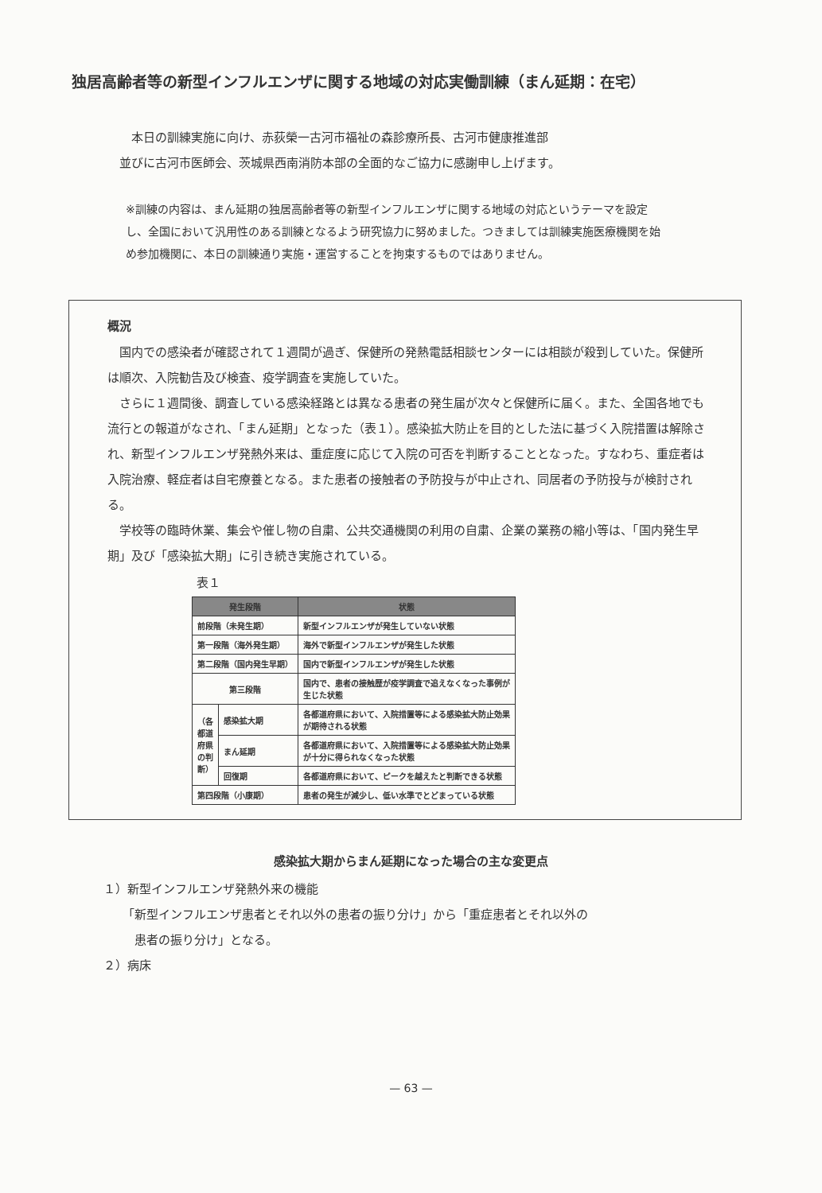独居高齢者等の新型インフルエンザに関する地域の対応実働訓練（まん延期：在宅）
　本日の訓練実施に向け、赤荻榮一古河市福祉の森診療所長、古河市健康推進部
並びに古河市医師会、茨城県西南消防本部の全面的なご協力に感謝申し上げます。
※訓練の内容は、まん延期の独居高齢者等の新型インフルエンザに関する地域の対応というテーマを設定し、全国において汎用性のある訓練となるよう研究協力に努めました。つきましては訓練実施医療機関を始め参加機関に、本日の訓練通り実施・運営することを拘束するものではありません。
概況
　国内での感染者が確認されて１週間が過ぎ、保健所の発熱電話相談センターには相談が殺到していた。保健所は順次、入院勧告及び検査、疫学調査を実施していた。
　さらに１週間後、調査している感染経路とは異なる患者の発生届が次々と保健所に届く。また、全国各地でも流行との報道がなされ、「まん延期」となった（表１）。感染拡大防止を目的とした法に基づく入院措置は解除され、新型インフルエンザ発熱外来は、重症度に応じて入院の可否を判断することとなった。すなわち、重症者は入院治療、軽症者は自宅療養となる。また患者の接触者の予防投与が中止され、同居者の予防投与が検討される。
　学校等の臨時休業、集会や催し物の自粛、公共交通機関の利用の自粛、企業の業務の縮小等は、「国内発生早期」及び「感染拡大期」に引き続き実施されている。
表１
| 発生段階 | | 状態 |
| --- | --- | --- |
| 前段階（未発生期） | | 新型インフルエンザが発生していない状態 |
| 第一段階（海外発生期） | | 海外で新型インフルエンザが発生した状態 |
| 第二段階（国内発生早期） | | 国内で新型インフルエンザが発生した状態 |
| 第三段階 | | 国内で、患者の接触歴が疫学調査で追えなくなった事例が 生じた状態 |
| （各都道府県の判断） | 感染拡大期 | 各都道府県において、入院措置等による感染拡大防止効果 が期待される状態 |
| | まん延期 | 各都道府県において、入院措置等による感染拡大防止効果 が十分に得られなくなった状態 |
| | 回復期 | 各都道府県において、ピークを越えたと判断できる状態 |
| 第四段階（小康期） | | 患者の発生が減少し、低い水準でとどまっている状態 |
感染拡大期からまん延期になった場合の主な変更点
１）新型インフルエンザ発熱外来の機能
「新型インフルエンザ患者とそれ以外の患者の振り分け」から「重症患者とそれ以外の
　患者の振り分け」となる。
２）病床
— 63 —